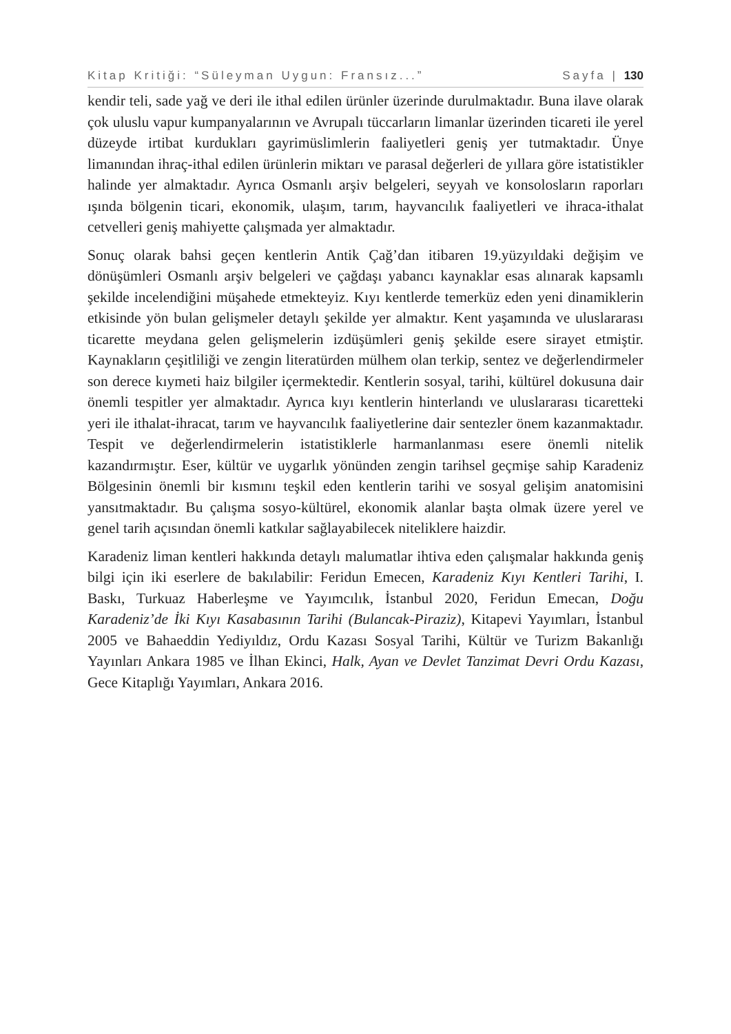Kitap Kritiği: “Süleyman Uygun: Fransız...” Sayfa | 130
kendir teli, sade yağ ve deri ile ithal edilen ürünler üzerinde durulmaktadır. Buna ilave olarak çok uluslu vapur kumpanyalarının ve Avrupalı tüccarların limanlar üzerinden ticareti ile yerel düzeyde irtibat kurdukları gayrimüslimlerin faaliyetleri geniş yer tutmaktadır. Ünye limanından ihraç-ithal edilen ürünlerin miktarı ve parasal değerleri de yıllara göre istatistikler halinde yer almaktadır. Ayrıca Osmanlı arşiv belgeleri, seyyah ve konsolosların raporları ışında bölgenin ticari, ekonomik, ulaşım, tarım, hayvancılık faaliyetleri ve ihraca-ithalat cetvelleri geniş mahiyette çalışmada yer almaktadır.
Sonuç olarak bahsi geçen kentlerin Antik Çağ’dan itibaren 19.yüzyıldaki değişim ve dönüşümleri Osmanlı arşiv belgeleri ve çağdaşı yabancı kaynaklar esas alınarak kapsamlı şekilde incelendiğini müşahede etmekteyiz. Kıyı kentlerde temerküz eden yeni dinamiklerin etkisinde yön bulan gelişmeler detaylı şekilde yer almaktır. Kent yaşamında ve uluslararası ticarette meydana gelen gelişmelerin izdüşümleri geniş şekilde esere sirayet etmiştir. Kaynakların çeşitliliği ve zengin literatürden mülhem olan terkip, sentez ve değerlendirmeler son derece kıymeti haiz bilgiler içermektedir. Kentlerin sosyal, tarihi, kültürel dokusuna dair önemli tespitler yer almaktadır. Ayrıca kıyı kentlerin hinterlandı ve uluslararası ticaretteki yeri ile ithalat-ihracat, tarım ve hayvancılık faaliyetlerine dair sentezler önem kazanmaktadır. Tespit ve değerlendirmelerin istatistiklerle harmanlanması esere önemli nitelik kazandırmıştır. Eser, kültür ve uygarlık yönünden zengin tarihsel geçmişe sahip Karadeniz Bölgesinin önemli bir kısmını teşkil eden kentlerin tarihi ve sosyal gelişim anatomisini yansıtmaktadır. Bu çalışma sosyo-kültürel, ekonomik alanlar başta olmak üzere yerel ve genel tarih açısından önemli katkılar sağlayabilecek niteliklere haizdir.
Karadeniz liman kentleri hakkında detaylı malumatlar ihtiva eden çalışmalar hakkında geniş bilgi için iki eserlere de bakılabilir: Feridun Emecen, Karadeniz Kıyı Kentleri Tarihi, I. Baskı, Turkuaz Haberleşme ve Yayımcılık, İstanbul 2020, Feridun Emecan, Doğu Karadeniz’de İki Kıyı Kasabasının Tarihi (Bulancak-Piraziz), Kitapevi Yayımları, İstanbul 2005 ve Bahaeddin Yediyıldız, Ordu Kazası Sosyal Tarihi, Kültür ve Turizm Bakanlığı Yayınları Ankara 1985 ve İlhan Ekinci, Halk, Ayan ve Devlet Tanzimat Devri Ordu Kazası, Gece Kitaplığı Yayımları, Ankara 2016.